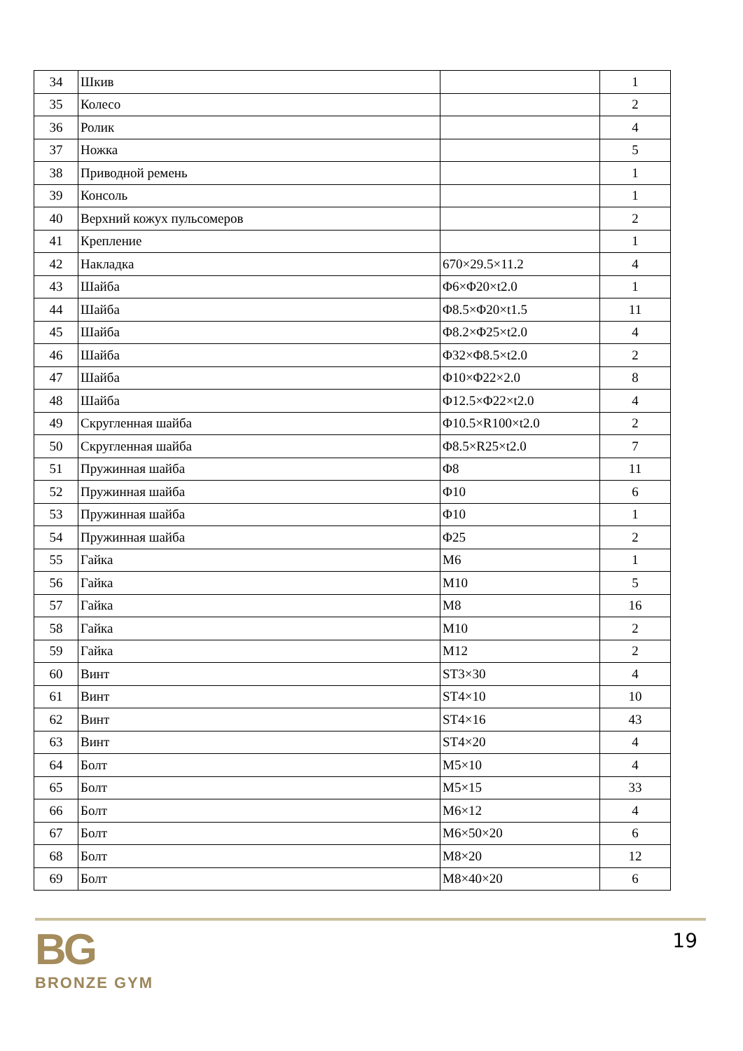| 34 | Шкив | | 1 |
| 35 | Колесо | | 2 |
| 36 | Ролик | | 4 |
| 37 | Ножка | | 5 |
| 38 | Приводной ремень | | 1 |
| 39 | Консоль | | 1 |
| 40 | Верхний кожух пульсомеров | | 2 |
| 41 | Крепление | | 1 |
| 42 | Накладка | 670×29.5×11.2 | 4 |
| 43 | Шайба | Φ6×Φ20×t2.0 | 1 |
| 44 | Шайба | Φ8.5×Φ20×t1.5 | 11 |
| 45 | Шайба | Φ8.2×Φ25×t2.0 | 4 |
| 46 | Шайба | Φ32×Φ8.5×t2.0 | 2 |
| 47 | Шайба | Φ10×Φ22×2.0 | 8 |
| 48 | Шайба | Φ12.5×Φ22×t2.0 | 4 |
| 49 | Скругленная шайба | Φ10.5×R100×t2.0 | 2 |
| 50 | Скругленная шайба | Φ8.5×R25×t2.0 | 7 |
| 51 | Пружинная шайба | Φ8 | 11 |
| 52 | Пружинная шайба | Φ10 | 6 |
| 53 | Пружинная шайба | Φ10 | 1 |
| 54 | Пружинная шайба | Φ25 | 2 |
| 55 | Гайка | M6 | 1 |
| 56 | Гайка | M10 | 5 |
| 57 | Гайка | M8 | 16 |
| 58 | Гайка | M10 | 2 |
| 59 | Гайка | M12 | 2 |
| 60 | Винт | ST3×30 | 4 |
| 61 | Винт | ST4×10 | 10 |
| 62 | Винт | ST4×16 | 43 |
| 63 | Винт | ST4×20 | 4 |
| 64 | Болт | M5×10 | 4 |
| 65 | Болт | M5×15 | 33 |
| 66 | Болт | M6×12 | 4 |
| 67 | Болт | M6×50×20 | 6 |
| 68 | Болт | M8×20 | 12 |
| 69 | Болт | M8×40×20 | 6 |
BG
BRONZE GYM
19